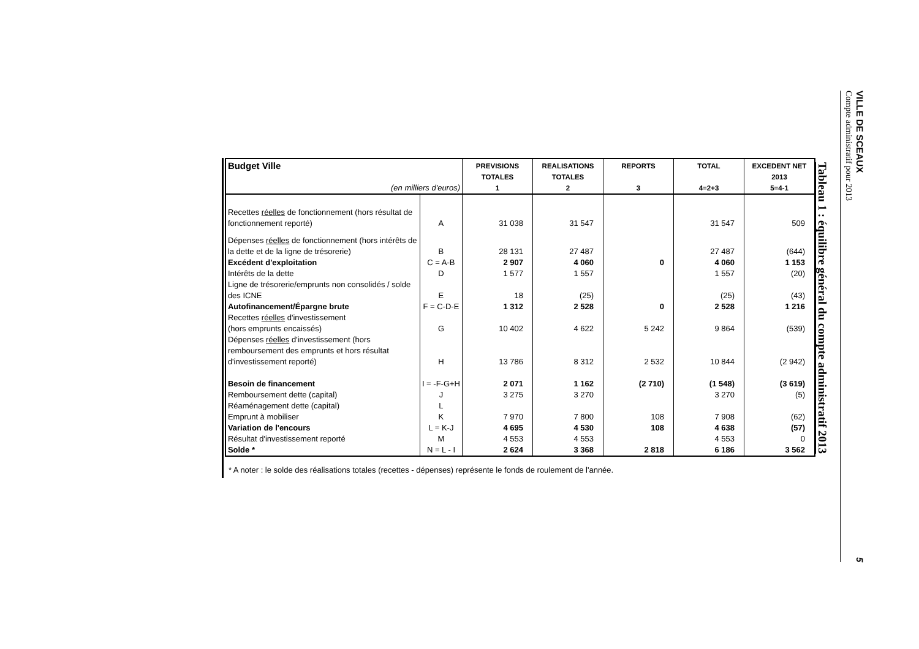VILLE DE SCEAUX
Compte administratif pour 2013
5
Tableau 1 : équilibre général du compte administratif 2013
| Budget Ville | | PREVISIONS | REALISATIONS | REPORTS | TOTAL | EXCEDENT NET |
| | | TOTALES | TOTALES | | | 2013 |
| (en milliers d'euros) | | 1 | 2 | 3 | 4=2+3 | 5=4-1 |
| Recettes réelles de fonctionnement (hors résultat de fonctionnement reporté) | A | 31 038 | 31 547 | | 31 547 | 509 |
| Dépenses réelles de fonctionnement (hors intérêts de la dette et de la ligne de trésorerie) | B | 28 131 | 27 487 | | 27 487 | (644) |
| Excédent d'exploitation | C = A-B | 2 907 | 4 060 | 0 | 4 060 | 1 153 |
| Intérêts de la dette | D | 1 577 | 1 557 | | 1 557 | (20) |
| Ligne de trésorerie/emprunts non consolidés / solde des ICNE | E | 18 | (25) | | (25) | (43) |
| Autofinancement/Épargne brute | F = C-D-E | 1 312 | 2 528 | 0 | 2 528 | 1 216 |
| Recettes réelles d'investissement (hors emprunts encaissés) | G | 10 402 | 4 622 | 5 242 | 9 864 | (539) |
| Dépenses réelles d'investissement (hors remboursement des emprunts et hors résultat d'investissement reporté) | H | 13 786 | 8 312 | 2 532 | 10 844 | (2 942) |
| Besoin de financement | I = -F-G+H | 2 071 | 1 162 | (2 710) | (1 548) | (3 619) |
| Remboursement dette (capital) | J | 3 275 | 3 270 | | 3 270 | (5) |
| Réaménagement dette (capital) | L | | | | | |
| Emprunt à mobiliser | K | 7 970 | 7 800 | 108 | 7 908 | (62) |
| Variation de l'encours | L = K-J | 4 695 | 4 530 | 108 | 4 638 | (57) |
| Résultat d'investissement reporté | M | 4 553 | 4 553 | | 4 553 | 0 |
| Solde * | N = L - I | 2 624 | 3 368 | 2 818 | 6 186 | 3 562 |
* A noter : le solde des réalisations totales (recettes - dépenses) représente le fonds de roulement de l'année.